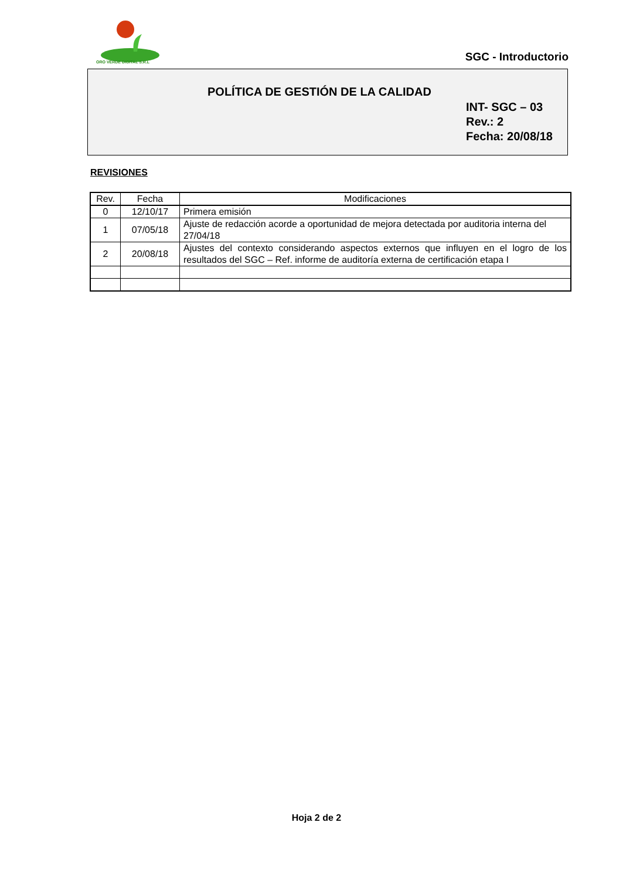ORO VERDE DIGITAL S.R.L SGC - Introductorio
POLÍTICA DE GESTIÓN DE LA CALIDAD
INT- SGC – 03
Rev.: 2
Fecha: 20/08/18
REVISIONES
| Rev. | Fecha | Modificaciones |
| --- | --- | --- |
| 0 | 12/10/17 | Primera emisión |
| 1 | 07/05/18 | Ajuste de redacción acorde a oportunidad de mejora detectada por auditoria interna del 27/04/18 |
| 2 | 20/08/18 | Ajustes del contexto considerando aspectos externos que influyen en el logro de los resultados del SGC – Ref. informe de auditoría externa de certificación etapa I |
Hoja 2 de 2